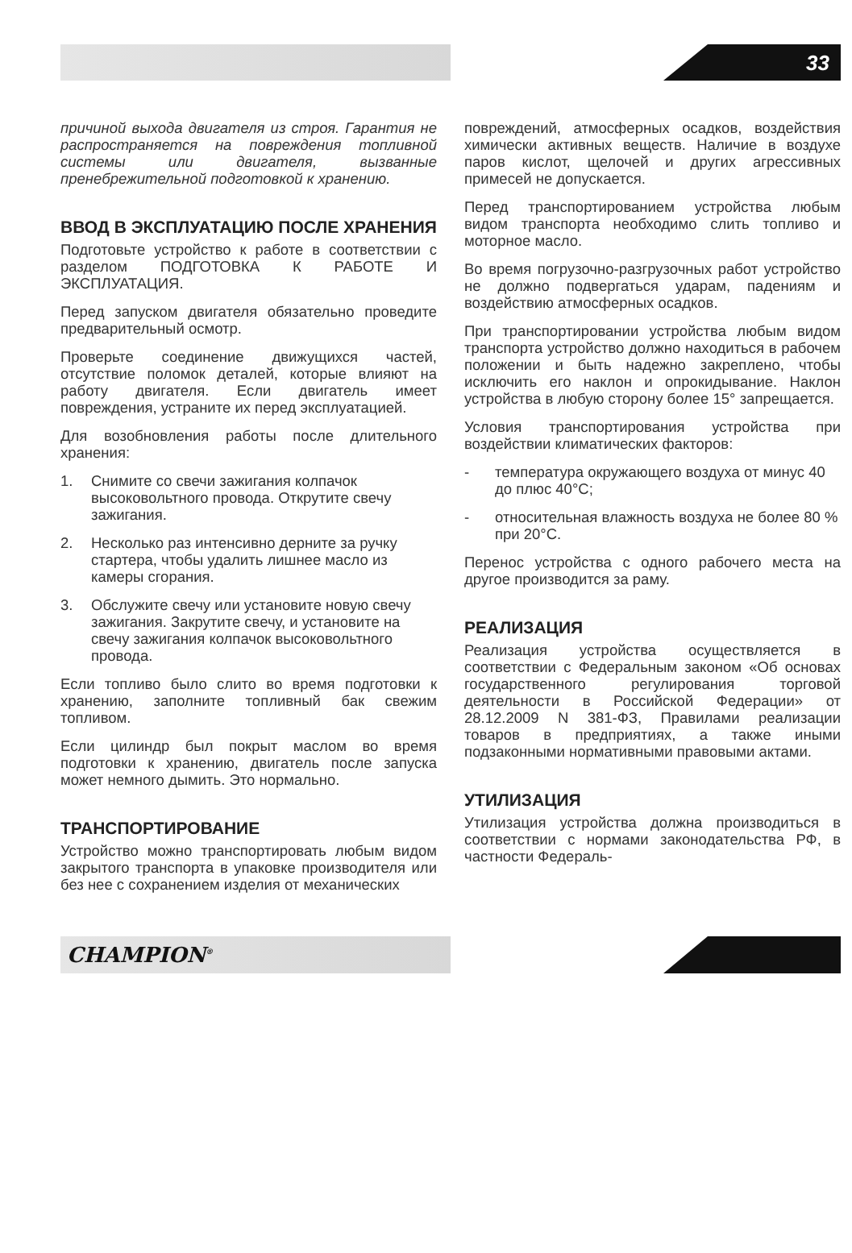33
причиной выхода двигателя из строя. Гарантия не распространяется на повреждения топливной системы или двигателя, вызванные пренебрежительной подготовкой к хранению.
ВВОД В ЭКСПЛУАТАЦИЮ ПОСЛЕ ХРАНЕНИЯ
Подготовьте устройство к работе в соответствии с разделом ПОДГОТОВКА К РАБОТЕ И ЭКСПЛУАТАЦИЯ.
Перед запуском двигателя обязательно проведите предварительный осмотр.
Проверьте соединение движущихся частей, отсутствие поломок деталей, которые влияют на работу двигателя. Если двигатель имеет повреждения, устраните их перед эксплуатацией.
Для возобновления работы после длительного хранения:
1. Снимите со свечи зажигания колпачок высоковольтного провода. Открутите свечу зажигания.
2. Несколько раз интенсивно дерните за ручку стартера, чтобы удалить лишнее масло из камеры сгорания.
3. Обслужите свечу или установите новую свечу зажигания. Закрутите свечу, и установите на свечу зажигания колпачок высоковольтного провода.
Если топливо было слито во время подготовки к хранению, заполните топливный бак свежим топливом.
Если цилиндр был покрыт маслом во время подготовки к хранению, двигатель после запуска может немного дымить. Это нормально.
ТРАНСПОРТИРОВАНИЕ
Устройство можно транспортировать любым видом закрытого транспорта в упаковке производителя или без нее с сохранением изделия от механических
повреждений, атмосферных осадков, воздействия химически активных веществ. Наличие в воздухе паров кислот, щелочей и других агрессивных примесей не допускается.
Перед транспортированием устройства любым видом транспорта необходимо слить топливо и моторное масло.
Во время погрузочно-разгрузочных работ устройство не должно подвергаться ударам, падениям и воздействию атмосферных осадков.
При транспортировании устройства любым видом транспорта устройство должно находиться в рабочем положении и быть надежно закреплено, чтобы исключить его наклон и опрокидывание. Наклон устройства в любую сторону более 15° запрещается.
Условия транспортирования устройства при воздействии климатических факторов:
- температура окружающего воздуха от минус 40 до плюс 40°С;
- относительная влажность воздуха не более 80 % при 20°С.
Перенос устройства с одного рабочего места на другое производится за раму.
РЕАЛИЗАЦИЯ
Реализация устройства осуществляется в соответствии с Федеральным законом «Об основах государственного регулирования торговой деятельности в Российской Федерации» от 28.12.2009 N 381-ФЗ, Правилами реализации товаров в предприятиях, а также иными подзаконными нормативными правовыми актами.
УТИЛИЗАЦИЯ
Утилизация устройства должна производиться в соответствии с нормами законодательства РФ, в частности Федераль-
CHAMPION<sup>®</sup>